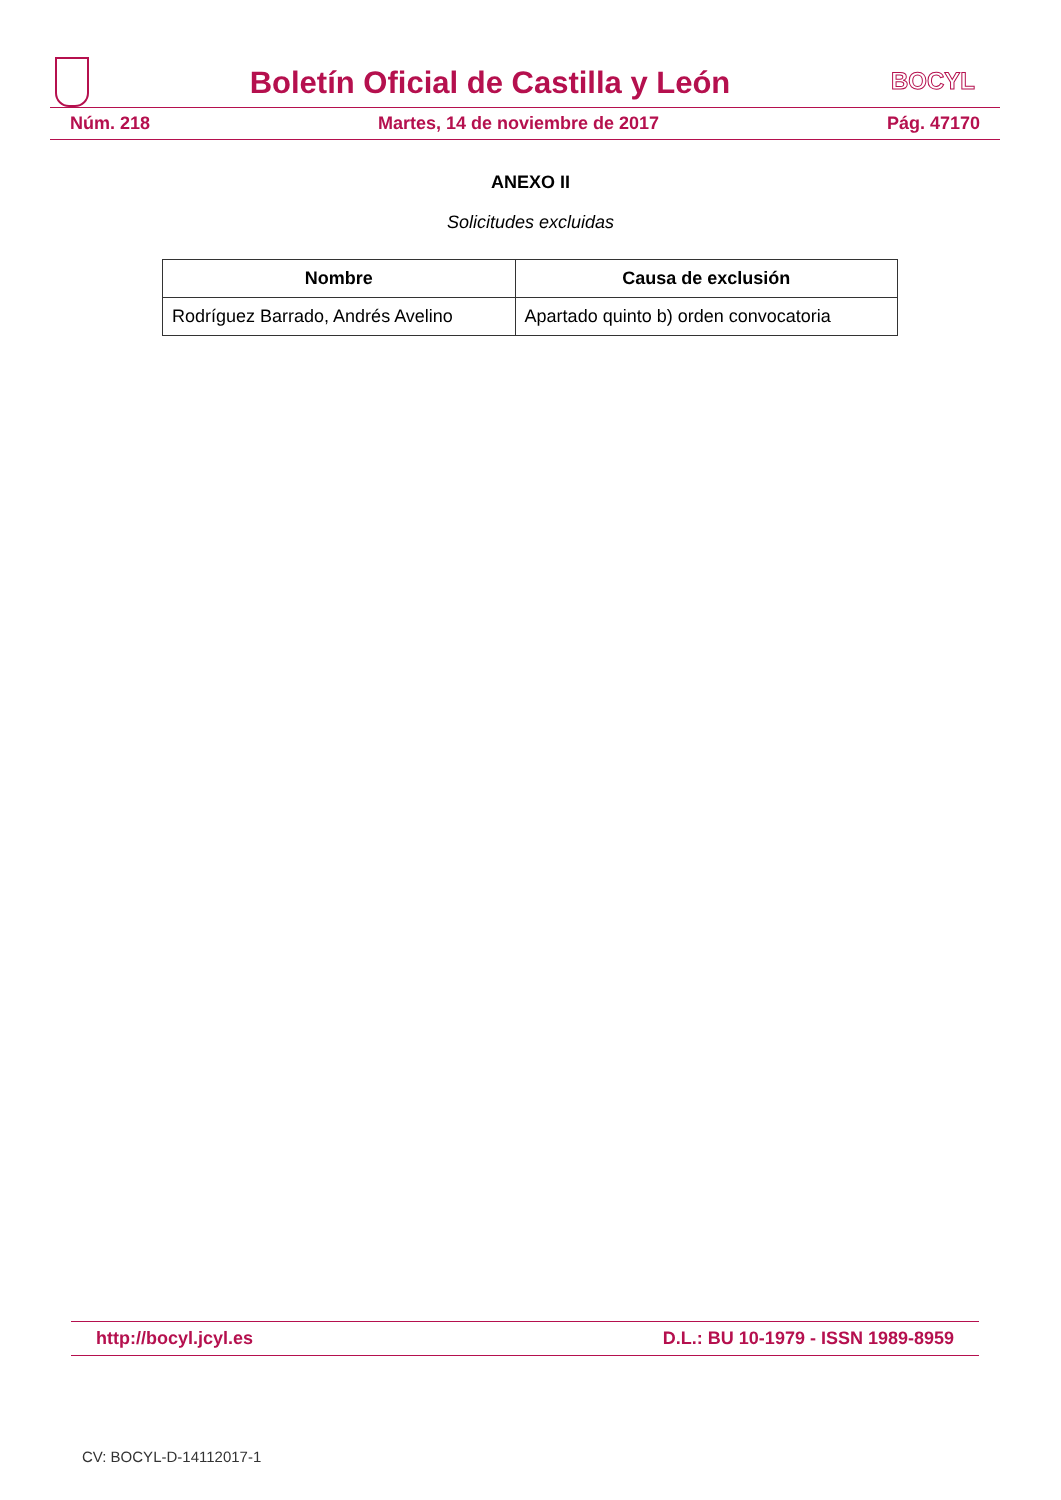Boletín Oficial de Castilla y León
BOCYL
Núm. 218 Martes, 14 de noviembre de 2017 Pág. 47170
ANEXO II
Solicitudes excluidas
| Nombre | Causa de exclusión |
| --- | --- |
| Rodríguez Barrado, Andrés Avelino | Apartado quinto b) orden convocatoria |
http://bocyl.jcyl.es D.L.: BU 10-1979 - ISSN 1989-8959
CV: BOCYL-D-14112017-1